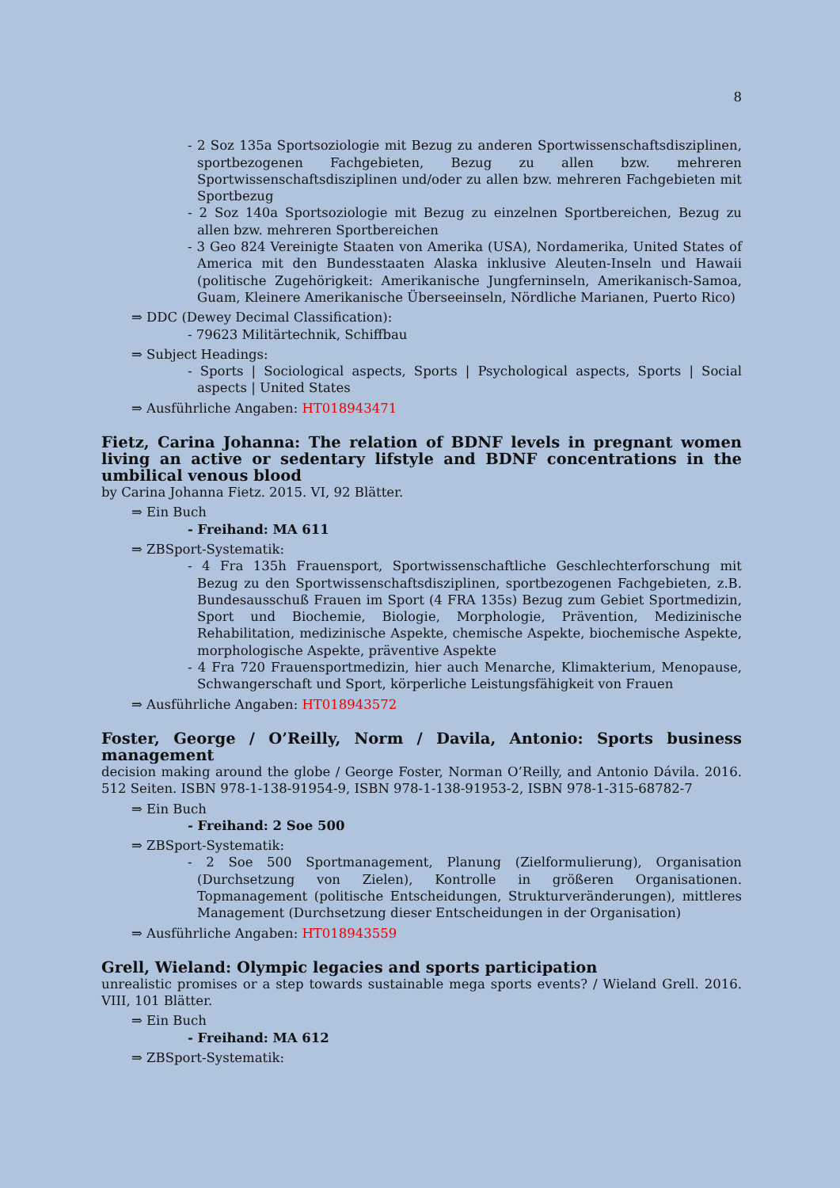8
- 2 Soz 135a Sportsoziologie mit Bezug zu anderen Sportwissenschaftsdisziplinen, sportbezogenen Fachgebieten, Bezug zu allen bzw. mehreren Sportwissenschaftsdisziplinen und/oder zu allen bzw. mehreren Fachgebieten mit Sportbezug
- 2 Soz 140a Sportsoziologie mit Bezug zu einzelnen Sportbereichen, Bezug zu allen bzw. mehreren Sportbereichen
- 3 Geo 824 Vereinigte Staaten von Amerika (USA), Nordamerika, United States of America mit den Bundesstaaten Alaska inklusive Aleuten-Inseln und Hawaii (politische Zugehörigkeit: Amerikanische Jungferninseln, Amerikanisch-Samoa, Guam, Kleinere Amerikanische Überseeinseln, Nördliche Marianen, Puerto Rico)
⇒ DDC (Dewey Decimal Classification):
- 79623 Militärtechnik, Schiffbau
⇒ Subject Headings:
- Sports | Sociological aspects, Sports | Psychological aspects, Sports | Social aspects | United States
⇒ Ausführliche Angaben: HT018943471
Fietz, Carina Johanna: The relation of BDNF levels in pregnant women living an active or sedentary lifstyle and BDNF concentrations in the umbilical venous blood
by Carina Johanna Fietz. 2015. VI, 92 Blätter.
⇒ Ein Buch
- Freihand: MA 611
⇒ ZBSport-Systematik:
- 4 Fra 135h Frauensport, Sportwissenschaftliche Geschlechterforschung mit Bezug zu den Sportwissenschaftsdisziplinen, sportbezogenen Fachgebieten, z.B. Bundesausschuß Frauen im Sport (4 FRA 135s) Bezug zum Gebiet Sportmedizin, Sport und Biochemie, Biologie, Morphologie, Prävention, Medizinische Rehabilitation, medizinische Aspekte, chemische Aspekte, biochemische Aspekte, morphologische Aspekte, präventive Aspekte
- 4 Fra 720 Frauensportmedizin, hier auch Menarche, Klimakterium, Menopause, Schwangerschaft und Sport, körperliche Leistungsfähigkeit von Frauen
⇒ Ausführliche Angaben: HT018943572
Foster, George / O’Reilly, Norm / Davila, Antonio: Sports business management
decision making around the globe / George Foster, Norman O’Reilly, and Antonio Dávila. 2016. 512 Seiten. ISBN 978-1-138-91954-9, ISBN 978-1-138-91953-2, ISBN 978-1-315-68782-7
⇒ Ein Buch
- Freihand: 2 Soe 500
⇒ ZBSport-Systematik:
- 2 Soe 500 Sportmanagement, Planung (Zielformulierung), Organisation (Durchsetzung von Zielen), Kontrolle in größeren Organisationen. Topmanagement (politische Entscheidungen, Strukturveränderungen), mittleres Management (Durchsetzung dieser Entscheidungen in der Organisation)
⇒ Ausführliche Angaben: HT018943559
Grell, Wieland: Olympic legacies and sports participation
unrealistic promises or a step towards sustainable mega sports events? / Wieland Grell. 2016. VIII, 101 Blätter.
⇒ Ein Buch
- Freihand: MA 612
⇒ ZBSport-Systematik: